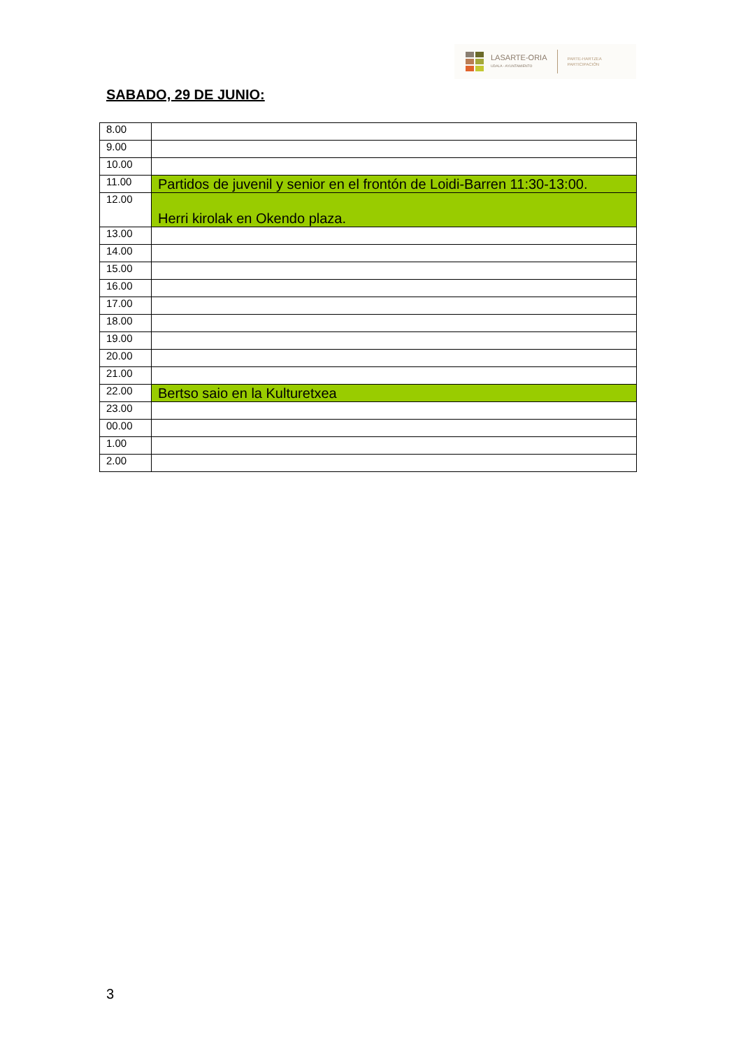LASARTE-ORIA
UDALA - AYUNTAMIENTO
PARTE-HARTZEA
PARTICIPACIÓN
SABADO, 29 DE JUNIO:
| 8.00 | |
| 9.00 | |
| 10.00 | |
| 11.00 | Partidos de juvenil y senior en el frontón de Loidi-Barren 11:30-13:00. |
| 12.00 | Herri kirolak en Okendo plaza. |
| 13.00 | |
| 14.00 | |
| 15.00 | |
| 16.00 | |
| 17.00 | |
| 18.00 | |
| 19.00 | |
| 20.00 | |
| 21.00 | |
| 22.00 | Bertso saio en la Kulturetxea |
| 23.00 | |
| 00.00 | |
| 1.00 | |
| 2.00 | |
3